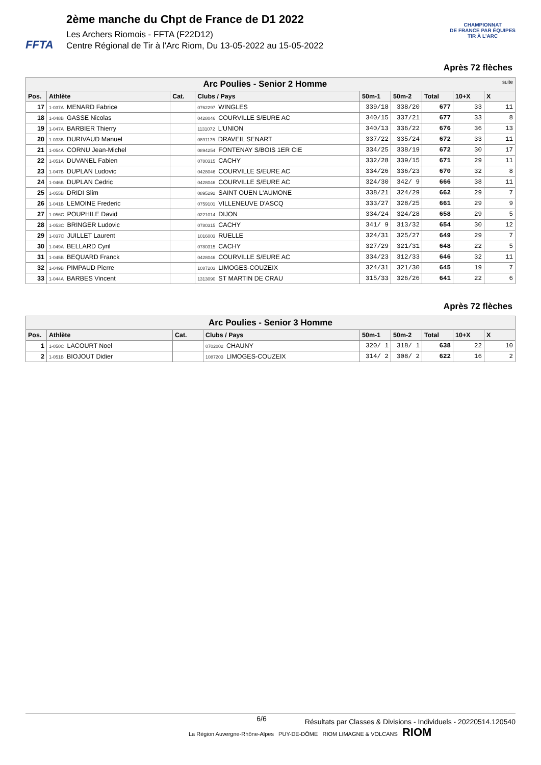FFTA
2ème manche du Chpt de France de D1 2022
Les Archers Riomois - FFTA (F22D12)
Centre Régional de Tir à l'Arc Riom, Du 13-05-2022 au 15-05-2022
CHAMPIONNAT
DE FRANCE PAR ÉQUIPES
TIR À L'ARC
Après 72 flèches
| Arc Poulies - Senior 2 Homme suite | | | | | | | | |
| --- | --- | --- | --- | --- | --- | --- | --- | --- |
| Pos. | Athlète | Cat. | Clubs / Pays | 50m-1 | 50m-2 | Total | 10+X | X |
| 17 | 1-037A MENARD Fabrice | | 0762297 WINGLES | 339/18 | 338/20 | 677 | 33 | 11 |
| 18 | 1-048B GASSE Nicolas | | 0428046 COURVILLE S/EURE AC | 340/15 | 337/21 | 677 | 33 | 8 |
| 19 | 1-047A BARBIER Thierry | | 1131072 L'UNION | 340/13 | 336/22 | 676 | 36 | 13 |
| 20 | 1-033B DURIVAUD Manuel | | 0891175 DRAVEIL SENART | 337/22 | 335/24 | 672 | 33 | 11 |
| 21 | 1-054A CORNU Jean-Michel | | 0894254 FONTENAY S/BOIS 1ER CIE | 334/25 | 338/19 | 672 | 30 | 17 |
| 22 | 1-051A DUVANEL Fabien | | 0780315 CACHY | 332/28 | 339/15 | 671 | 29 | 11 |
| 23 | 1-047B DUPLAN Ludovic | | 0428046 COURVILLE S/EURE AC | 334/26 | 336/23 | 670 | 32 | 8 |
| 24 | 1-046B DUPLAN Cedric | | 0428046 COURVILLE S/EURE AC | 324/30 | 342/ 9 | 666 | 38 | 11 |
| 25 | 1-055B DRIDI Slim | | 0895292 SAINT OUEN L'AUMONE | 338/21 | 324/29 | 662 | 29 | 7 |
| 26 | 1-041B LEMOINE Frederic | | 0759101 VILLENEUVE D'ASCQ | 333/27 | 328/25 | 661 | 29 | 9 |
| 27 | 1-056C POUPHILE David | | 0221014 DIJON | 334/24 | 324/28 | 658 | 29 | 5 |
| 28 | 1-053C BRINGER Ludovic | | 0780315 CACHY | 341/ 9 | 313/32 | 654 | 30 | 12 |
| 29 | 1-037C JUILLET Laurent | | 1016003 RUELLE | 324/31 | 325/27 | 649 | 29 | 7 |
| 30 | 1-049A BELLARD Cyril | | 0780315 CACHY | 327/29 | 321/31 | 648 | 22 | 5 |
| 31 | 1-045B BEQUARD Franck | | 0428046 COURVILLE S/EURE AC | 334/23 | 312/33 | 646 | 32 | 11 |
| 32 | 1-049B PIMPAUD Pierre | | 1087203 LIMOGES-COUZEIX | 324/31 | 321/30 | 645 | 19 | 7 |
| 33 | 1-044A BARBES Vincent | | 1313090 ST MARTIN DE CRAU | 315/33 | 326/26 | 641 | 22 | 6 |
Après 72 flèches
| Arc Poulies - Senior 3 Homme | | | | | | | | |
| --- | --- | --- | --- | --- | --- | --- | --- | --- |
| Pos. | Athlète | Cat. | Clubs / Pays | 50m-1 | 50m-2 | Total | 10+X | X |
| 1 | 1-050C LACOURT Noel | | 0702002 CHAUNY | 320/ 1 | 318/ 1 | 638 | 22 | 10 |
| 2 | 1-051B BIOJOUT Didier | | 1087203 LIMOGES-COUZEIX | 314/ 2 | 308/ 2 | 622 | 16 | 2 |
6/6 Résultats par Classes & Divisions - Individuels - 20220514.120540
La Région Auvergne-Rhône-Alpes PUY-DE-DÔME RIOM LIMAGNE & VOLCANS RIOM